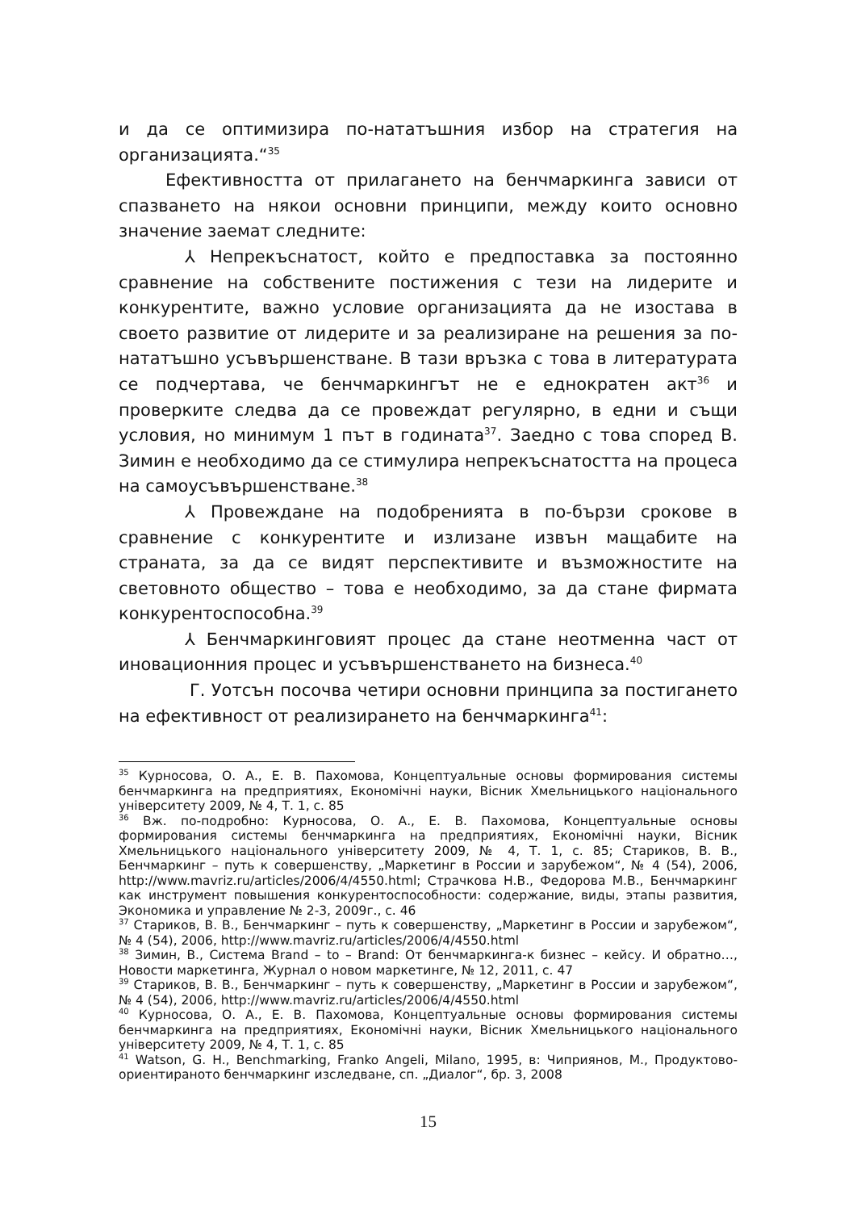и да се оптимизира по-нататъшния избор на стратегия на организацията.“<sup>35</sup>
Ефективността от прилагането на бенчмаркинга зависи от спазването на някои основни принципи, между които основно значение заемат следните:
⅄ Непрекъснатост, който е предпоставка за постоянно сравнение на собствените постижения с тези на лидерите и конкурентите, важно условие организацията да не изостава в своето развитие от лидерите и за реализиране на решения за по-нататъшно усъвършенстване. В тази връзка с това в литературата се подчертава, че бенчмаркингът не е еднократен акт<sup>36</sup> и проверките следва да се провеждат регулярно, в едни и същи условия, но минимум 1 път в годината<sup>37</sup>. Заедно с това според В. Зимин е необходимо да се стимулира непрекъснатостта на процеса на самоусъвършенстване.<sup>38</sup>
⅄ Провеждане на подобренията в по-бързи срокове в сравнение с конкурентите и излизане извън мащабите на страната, за да се видят перспективите и възможностите на световното общество – това е необходимо, за да стане фирмата конкурентоспособна.<sup>39</sup>
⅄ Бенчмаркинговият процес да стане неотменна част от иновационния процес и усъвършенстването на бизнеса.<sup>40</sup>
Г. Уотсън посочва четири основни принципа за постигането на ефективност от реализирането на бенчмаркинга<sup>41</sup>:
<sup>35</sup> Курносова, О. А., Е. В. Пахомова, Концептуальные основы формирования системы бенчмаркинга на предприятиях, Економічні науки, Вісник Хмельницького національного університету 2009, № 4, Т. 1, с. 85
<sup>36</sup> Вж. по-подробно: Курносова, О. А., Е. В. Пахомова, Концептуальные основы формирования системы бенчмаркинга на предприятиях, Економічні науки, Вісник Хмельницького національного університету 2009, № 4, Т. 1, с. 85; Стариков, В. В., Бенчмаркинг – путь к совершенству, „Маркетинг в России и зарубежом“, № 4 (54), 2006, http://www.mavriz.ru/articles/2006/4/4550.html; Страчкова Н.В., Федорова М.В., Бенчмаркинг как инструмент повышения конкурентоспособности: содержание, виды, этапы развития, Экономика и управление № 2-3, 2009г., с. 46
<sup>37</sup> Стариков, В. В., Бенчмаркинг – путь к совершенству, „Маркетинг в России и зарубежом“, № 4 (54), 2006, http://www.mavriz.ru/articles/2006/4/4550.html
<sup>38</sup> Зимин, В., Система Brand – to – Brand: От бенчмаркинга-к бизнес – кейсу. И обратно…, Новости маркетинга, Журнал о новом маркетинге, № 12, 2011, с. 47
<sup>39</sup> Стариков, В. В., Бенчмаркинг – путь к совершенству, „Маркетинг в России и зарубежом“, № 4 (54), 2006, http://www.mavriz.ru/articles/2006/4/4550.html
<sup>40</sup> Курносова, О. А., Е. В. Пахомова, Концептуальные основы формирования системы бенчмаркинга на предприятиях, Економічні науки, Вісник Хмельницького національного університету 2009, № 4, Т. 1, с. 85
<sup>41</sup> Watson, G. H., Benchmarking, Franko Angeli, Milano, 1995, в: Чиприянов, М., Продуктово-ориентираното бенчмаркинг изследване, сп. „Диалог“, бр. 3, 2008
15